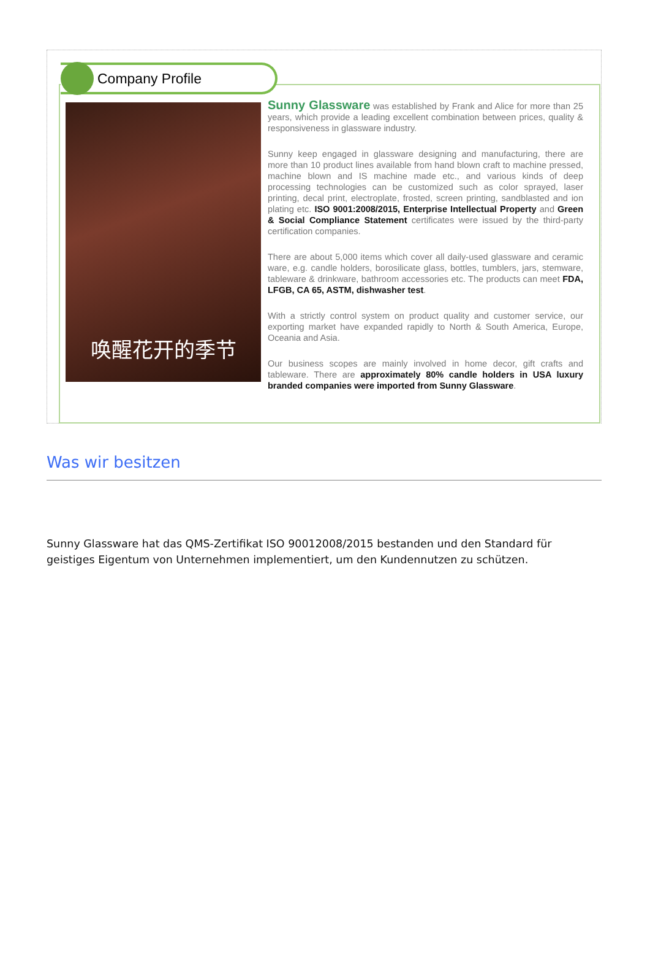Company Profile
唤醒花开的季节
Sunny Glassware was established by Frank and Alice for more than 25 years, which provide a leading excellent combination between prices, quality & responsiveness in glassware industry.
Sunny keep engaged in glassware designing and manufacturing, there are more than 10 product lines available from hand blown craft to machine pressed, machine blown and IS machine made etc., and various kinds of deep processing technologies can be customized such as color sprayed, laser printing, decal print, electroplate, frosted, screen printing, sandblasted and ion plating etc. ISO 9001:2008/2015, Enterprise Intellectual Property and Green & Social Compliance Statement certificates were issued by the third-party certification companies.
There are about 5,000 items which cover all daily-used glassware and ceramic ware, e.g. candle holders, borosilicate glass, bottles, tumblers, jars, stemware, tableware & drinkware, bathroom accessories etc. The products can meet FDA, LFGB, CA 65, ASTM, dishwasher test.
With a strictly control system on product quality and customer service, our exporting market have expanded rapidly to North & South America, Europe, Oceania and Asia.
Our business scopes are mainly involved in home decor, gift crafts and tableware. There are approximately 80% candle holders in USA luxury branded companies were imported from Sunny Glassware.
Was wir besitzen
Sunny Glassware hat das QMS-Zertifikat ISO 90012008/2015 bestanden und den Standard für geistiges Eigentum von Unternehmen implementiert, um den Kundennutzen zu schützen.